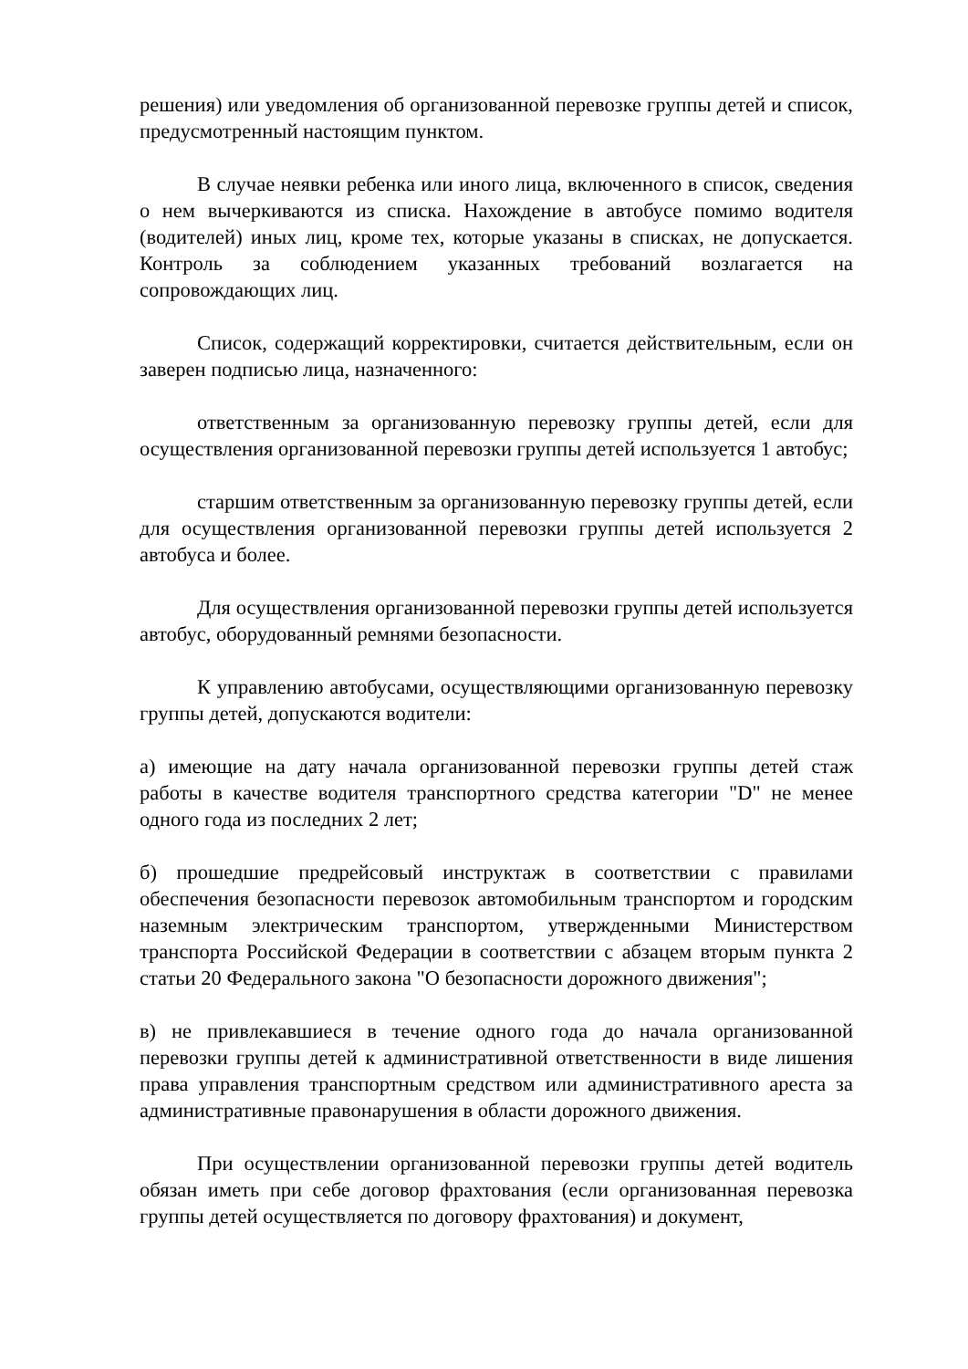решения) или уведомления об организованной перевозке группы детей и список, предусмотренный настоящим пунктом.
В случае неявки ребенка или иного лица, включенного в список, сведения о нем вычеркиваются из списка. Нахождение в автобусе помимо водителя (водителей) иных лиц, кроме тех, которые указаны в списках, не допускается. Контроль за соблюдением указанных требований возлагается на сопровождающих лиц.
Список, содержащий корректировки, считается действительным, если он заверен подписью лица, назначенного:
ответственным за организованную перевозку группы детей, если для осуществления организованной перевозки группы детей используется 1 автобус;
старшим ответственным за организованную перевозку группы детей, если для осуществления организованной перевозки группы детей используется 2 автобуса и более.
Для осуществления организованной перевозки группы детей используется автобус, оборудованный ремнями безопасности.
К управлению автобусами, осуществляющими организованную перевозку группы детей, допускаются водители:
а) имеющие на дату начала организованной перевозки группы детей стаж работы в качестве водителя транспортного средства категории "D" не менее одного года из последних 2 лет;
б) прошедшие предрейсовый инструктаж в соответствии с правилами обеспечения безопасности перевозок автомобильным транспортом и городским наземным электрическим транспортом, утвержденными Министерством транспорта Российской Федерации в соответствии с абзацем вторым пункта 2 статьи 20 Федерального закона "О безопасности дорожного движения";
в) не привлекавшиеся в течение одного года до начала организованной перевозки группы детей к административной ответственности в виде лишения права управления транспортным средством или административного ареста за административные правонарушения в области дорожного движения.
При осуществлении организованной перевозки группы детей водитель обязан иметь при себе договор фрахтования (если организованная перевозка группы детей осуществляется по договору фрахтования) и документ,